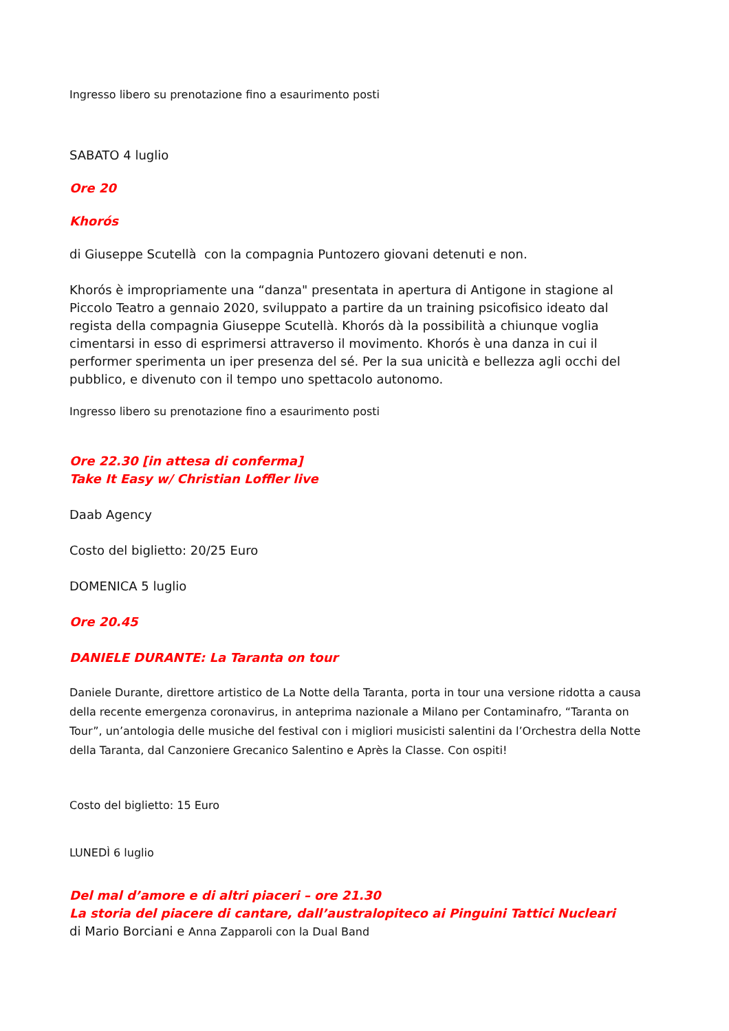Ingresso libero su prenotazione fino a esaurimento posti
SABATO 4 luglio
Ore 20
Khorós
di Giuseppe Scutellà con la compagnia Puntozero giovani detenuti e non.
Khorós è impropriamente una “danza" presentata in apertura di Antigone in stagione al Piccolo Teatro a gennaio 2020, sviluppato a partire da un training psicofisico ideato dal regista della compagnia Giuseppe Scutellà. Khorós dà la possibilità a chiunque voglia cimentarsi in esso di esprimersi attraverso il movimento. Khorós è una danza in cui il performer sperimenta un iper presenza del sé. Per la sua unicità e bellezza agli occhi del pubblico, e divenuto con il tempo uno spettacolo autonomo.
Ingresso libero su prenotazione fino a esaurimento posti
Ore 22.30 [in attesa di conferma]
Take It Easy w/ Christian Loffler live
Daab Agency
Costo del biglietto: 20/25 Euro
DOMENICA 5 luglio
Ore 20.45
DANIELE DURANTE: La Taranta on tour
Daniele Durante, direttore artistico de La Notte della Taranta, porta in tour una versione ridotta a causa della recente emergenza coronavirus, in anteprima nazionale a Milano per Contaminafro, “Taranta on Tour”, un’antologia delle musiche del festival con i migliori musicisti salentini da l’Orchestra della Notte della Taranta, dal Canzoniere Grecanico Salentino e Après la Classe. Con ospiti!
Costo del biglietto: 15 Euro
LUNEDÌ 6 luglio
Del mal d’amore e di altri piaceri – ore 21.30
La storia del piacere di cantare, dall’australopiteco ai Pinguini Tattici Nucleari
di Mario Borciani e Anna Zapparoli con la Dual Band